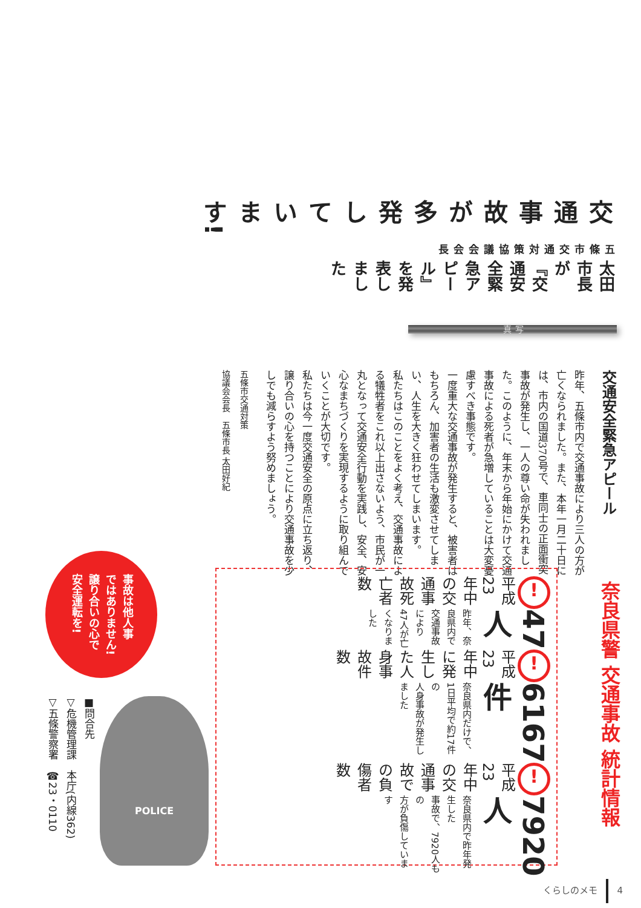交通事故が多発しています!
五條市交通対策協議会会長
太田市長が『交通安全緊急アピール』を発表しました
写真
交通安全緊急アピール
昨年、五條市内で交通事故により三人の方が亡くなられました。また、本年一月二十日には、市内の国道370号で、車同士の正面衝突事故が発生し、一人の尊い命が失われました。このように、年末から年始にかけて交通事故による死者が急増していることは大変憂慮すべき事態です。
一度重大な交通事故が発生すると、被害者はもちろん、加害者の生活も激変させてしまい、人生を大きく狂わせてしまいます。
私たちはこのことをよく考え、交通事故による犠牲者をこれ以上出さないよう、市民が一丸となって交通安全行動を実践し、安全、安心なまちづくりを実現するように取り組んでいくことが大切です。
私たちは今一度交通安全の原点に立ち返り、譲り合いの心を持つことにより交通事故を少しでも減らすよう努めましょう。
五條市交通対策
協議会会長　五條市長 太田好紀
奈良県警 交通事故 統計情報
! 平成23年中の交通事故死亡者数
47人
昨年、奈良県内で
交通事故により
47人が亡くなりました
! 平成23年中に発生した人身事故件数
6167件
奈良県内だけで、
1日平均で約17件の
人身事故が発生しました
! 平成23年中の交通事故での負傷者数
7920人
奈良県内で昨年発生した
事故で、7920人もの
方が負傷しています
事故は他人事
ではありません!
譲り合いの心で
安全運転を!
POLICE
■問合先
▽危機管理課　本庁(内線362)
▽五條警察署　☎23・0110
くらしのメモ 4